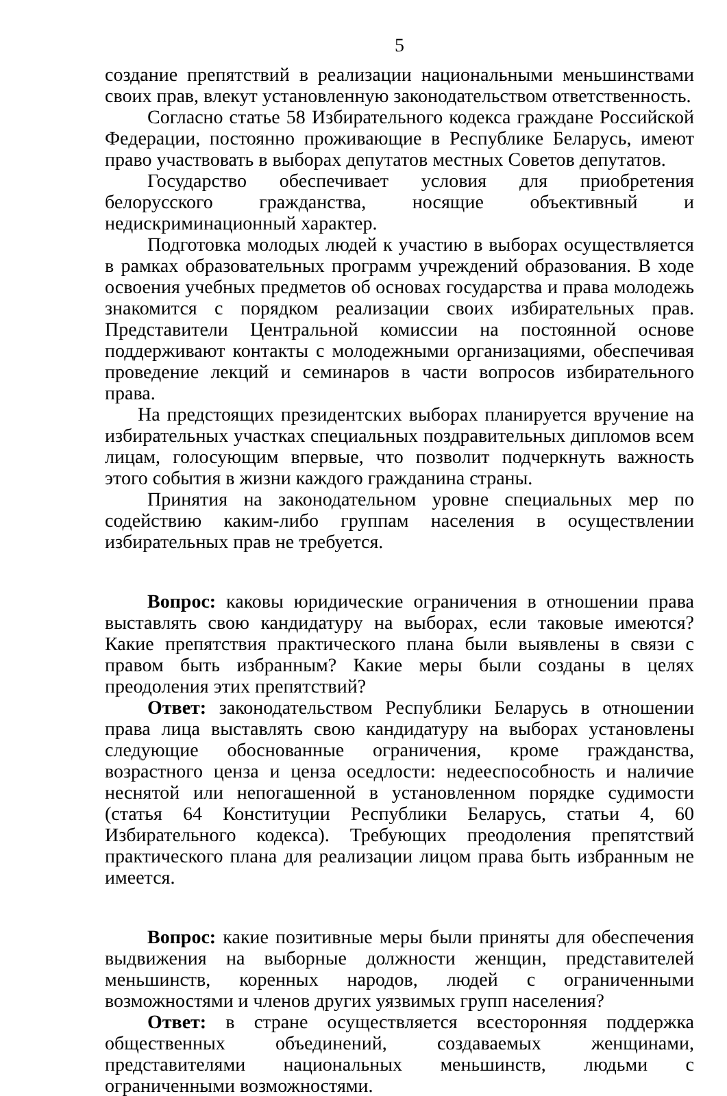5
создание препятствий в реализации национальными меньшинствами своих прав, влекут установленную законодательством ответственность.
Согласно статье 58 Избирательного кодекса граждане Российской Федерации, постоянно проживающие в Республике Беларусь, имеют право участвовать в выборах депутатов местных Советов депутатов.
Государство обеспечивает условия для приобретения белорусского гражданства, носящие объективный и недискриминационный характер.
Подготовка молодых людей к участию в выборах осуществляется в рамках образовательных программ учреждений образования. В ходе освоения учебных предметов об основах государства и права молодежь знакомится с порядком реализации своих избирательных прав. Представители Центральной комиссии на постоянной основе поддерживают контакты с молодежными организациями, обеспечивая проведение лекций и семинаров в части вопросов избирательного права.
На предстоящих президентских выборах планируется вручение на избирательных участках специальных поздравительных дипломов всем лицам, голосующим впервые, что позволит подчеркнуть важность этого события в жизни каждого гражданина страны.
Принятия на законодательном уровне специальных мер по содействию каким-либо группам населения в осуществлении избирательных прав не требуется.
Вопрос: каковы юридические ограничения в отношении права выставлять свою кандидатуру на выборах, если таковые имеются? Какие препятствия практического плана были выявлены в связи с правом быть избранным? Какие меры были созданы в целях преодоления этих препятствий?
Ответ: законодательством Республики Беларусь в отношении права лица выставлять свою кандидатуру на выборах установлены следующие обоснованные ограничения, кроме гражданства, возрастного ценза и ценза оседлости: недееспособность и наличие неснятой или непогашенной в установленном порядке судимости (статья 64 Конституции Республики Беларусь, статьи 4, 60 Избирательного кодекса). Требующих преодоления препятствий практического плана для реализации лицом права быть избранным не имеется.
Вопрос: какие позитивные меры были приняты для обеспечения выдвижения на выборные должности женщин, представителей меньшинств, коренных народов, людей с ограниченными возможностями и членов других уязвимых групп населения?
Ответ: в стране осуществляется всесторонняя поддержка общественных объединений, создаваемых женщинами, представителями национальных меньшинств, людьми с ограниченными возможностями.